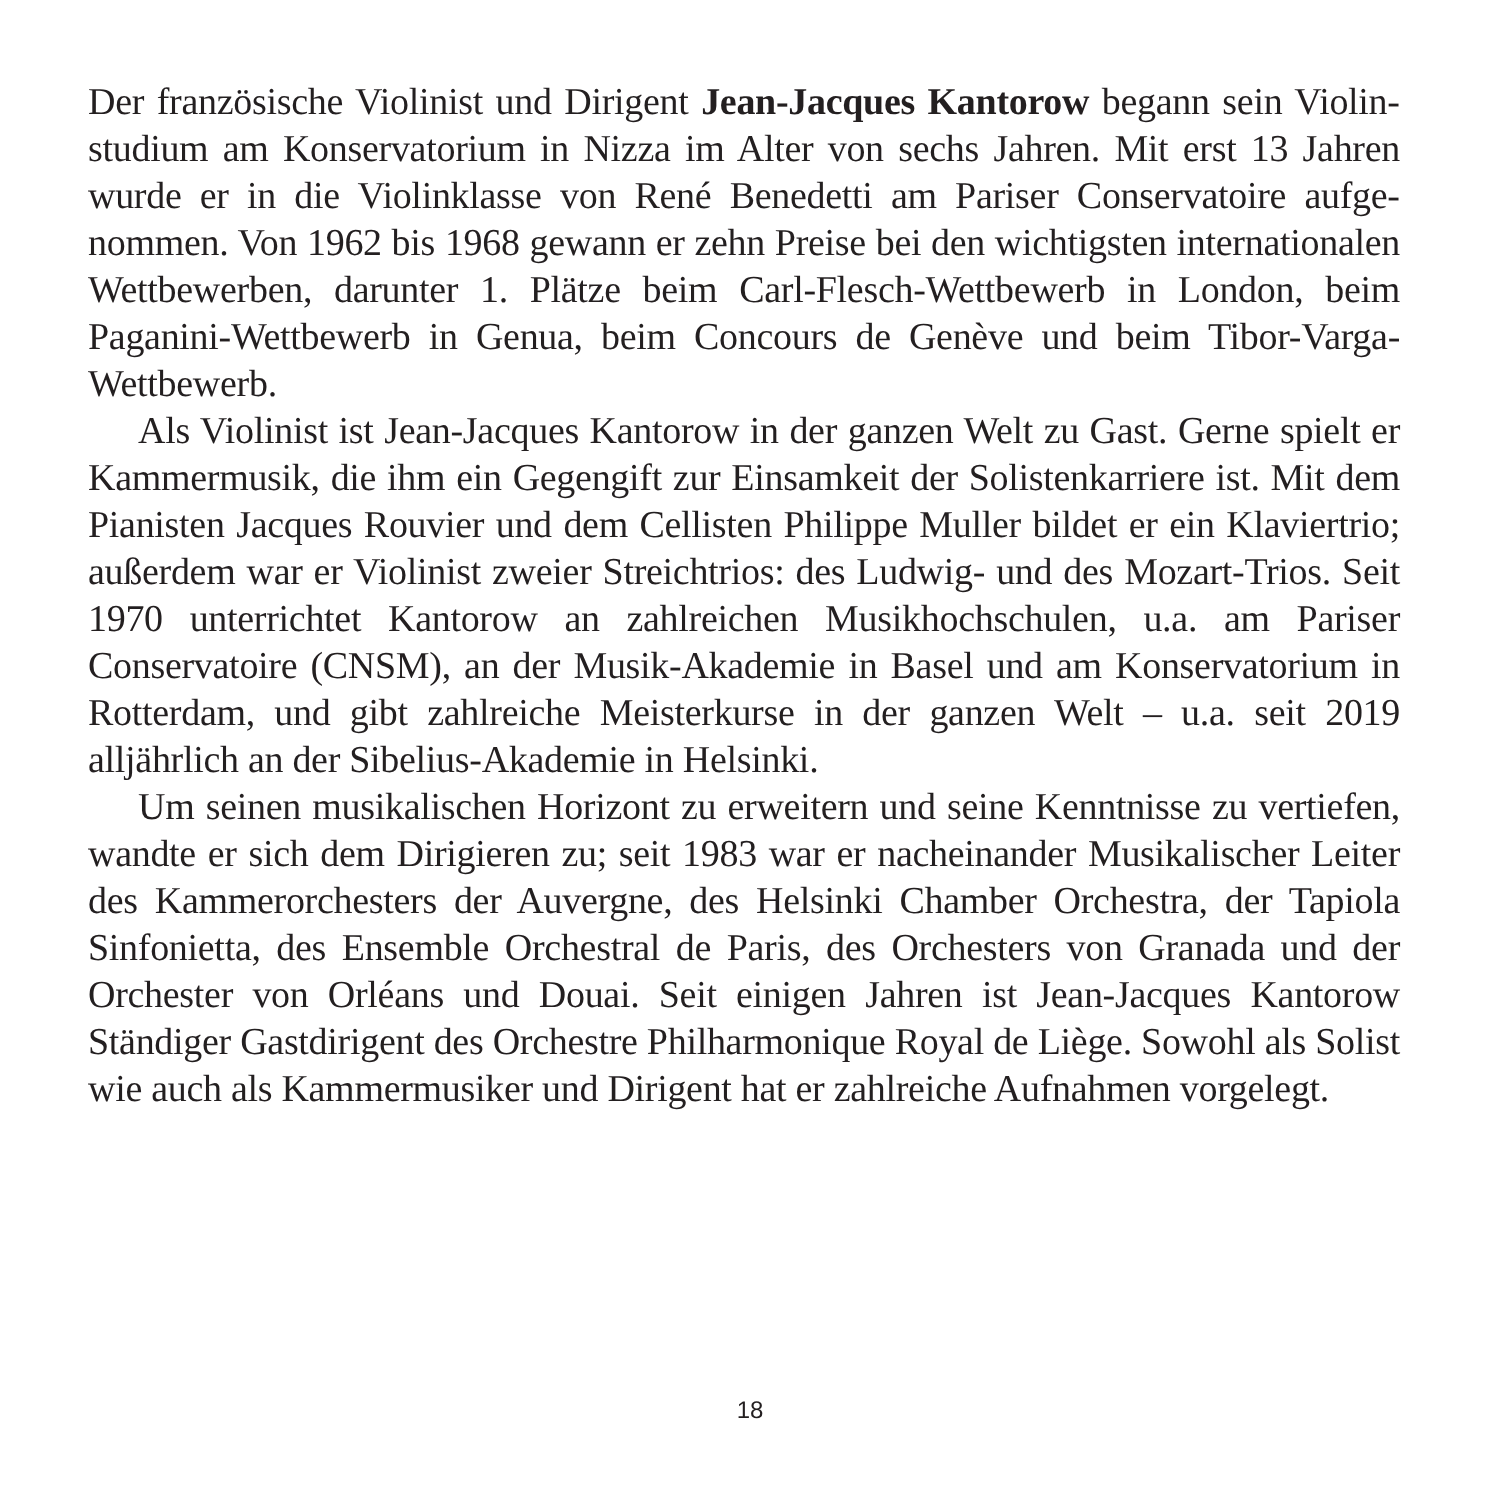Der französische Violinist und Dirigent Jean-Jacques Kantorow begann sein Violin­studium am Konservatorium in Nizza im Alter von sechs Jahren. Mit erst 13 Jahren wurde er in die Violinklasse von René Benedetti am Pariser Conservatoire aufge­nommen. Von 1962 bis 1968 gewann er zehn Preise bei den wichtigsten internatio­nalen Wettbewerben, darunter 1. Plätze beim Carl-Flesch-Wettbewerb in London, beim Paganini-Wettbewerb in Genua, beim Concours de Genève und beim Tibor-Varga-Wettbewerb.
Als Violinist ist Jean-Jacques Kantorow in der ganzen Welt zu Gast. Gerne spielt er Kammermusik, die ihm ein Gegengift zur Einsamkeit der Solistenkarriere ist. Mit dem Pianisten Jacques Rouvier und dem Cellisten Philippe Muller bildet er ein Klaviertrio; außerdem war er Violinist zweier Streichtrios: des Ludwig- und des Mozart-Trios. Seit 1970 unterrichtet Kantorow an zahlreichen Musikhochschulen, u.a. am Pariser Conservatoire (CNSM), an der Musik-Akademie in Basel und am Konservatorium in Rotterdam, und gibt zahlreiche Meisterkurse in der ganzen Welt – u.a. seit 2019 alljährlich an der Sibelius-Akademie in Helsinki.
Um seinen musikalischen Horizont zu erweitern und seine Kenntnisse zu ver­tiefen, wandte er sich dem Dirigieren zu; seit 1983 war er nacheinander Musika­lischer Leiter des Kammerorchesters der Auvergne, des Helsinki Chamber Orches­tra, der Tapiola Sinfonietta, des Ensemble Orchestral de Paris, des Orchesters von Granada und der Orchester von Orléans und Douai. Seit einigen Jahren ist Jean-Jacques Kantorow Ständiger Gastdirigent des Orchestre Philharmonique Royal de Liège. Sowohl als Solist wie auch als Kammermusiker und Dirigent hat er zahl­reiche Aufnahmen vorgelegt.
18